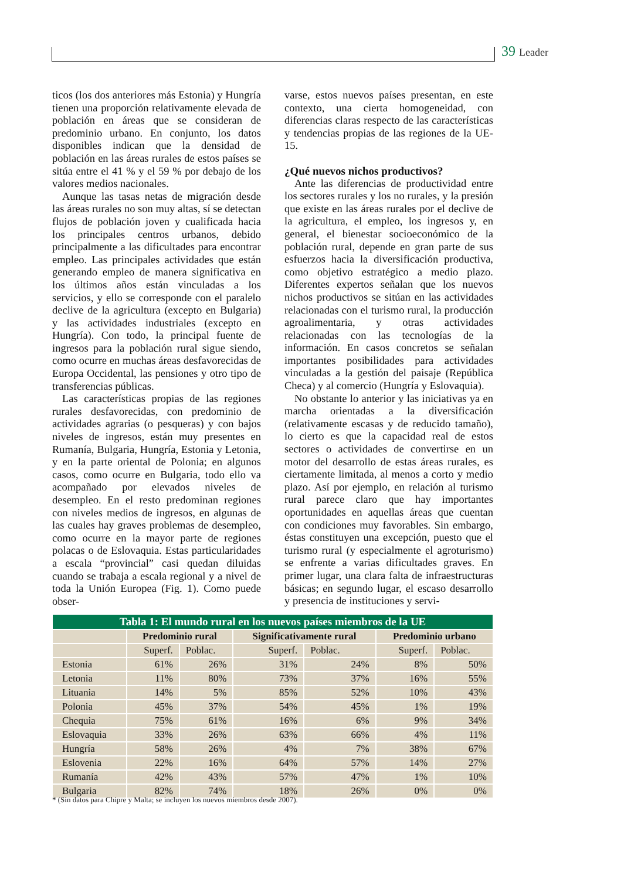39 Leader
ticos (los dos anteriores más Estonia) y Hungría tienen una proporción relativamente elevada de población en áreas que se consideran de predominio urbano. En conjunto, los datos disponibles indican que la densidad de población en las áreas rurales de estos países se sitúa entre el 41 % y el 59 % por debajo de los valores medios nacionales.
Aunque las tasas netas de migración desde las áreas rurales no son muy altas, sí se detectan flujos de población joven y cualificada hacia los principales centros urbanos, debido principalmente a las dificultades para encontrar empleo. Las principales actividades que están generando empleo de manera significativa en los últimos años están vinculadas a los servicios, y ello se corresponde con el paralelo declive de la agricultura (excepto en Bulgaria) y las actividades industriales (excepto en Hungría). Con todo, la principal fuente de ingresos para la población rural sigue siendo, como ocurre en muchas áreas desfavorecidas de Europa Occidental, las pensiones y otro tipo de transferencias públicas.
Las características propias de las regiones rurales desfavorecidas, con predominio de actividades agrarias (o pesqueras) y con bajos niveles de ingresos, están muy presentes en Rumanía, Bulgaria, Hungría, Estonia y Letonia, y en la parte oriental de Polonia; en algunos casos, como ocurre en Bulgaria, todo ello va acompañado por elevados niveles de desempleo. En el resto predominan regiones con niveles medios de ingresos, en algunas de las cuales hay graves problemas de desempleo, como ocurre en la mayor parte de regiones polacas o de Eslovaquia. Estas particularidades a escala “provincial” casi quedan diluidas cuando se trabaja a escala regional y a nivel de toda la Unión Europea (Fig. 1). Como puede obser-
varse, estos nuevos países presentan, en este contexto, una cierta homogeneidad, con diferencias claras respecto de las características y tendencias propias de las regiones de la UE-15.
¿Qué nuevos nichos productivos?
Ante las diferencias de productividad entre los sectores rurales y los no rurales, y la presión que existe en las áreas rurales por el declive de la agricultura, el empleo, los ingresos y, en general, el bienestar socioeconómico de la población rural, depende en gran parte de sus esfuerzos hacia la diversificación productiva, como objetivo estratégico a medio plazo. Diferentes expertos señalan que los nuevos nichos productivos se sitúan en las actividades relacionadas con el turismo rural, la producción agroalimentaria, y otras actividades relacionadas con las tecnologías de la información. En casos concretos se señalan importantes posibilidades para actividades vinculadas a la gestión del paisaje (República Checa) y al comercio (Hungría y Eslovaquia).
No obstante lo anterior y las iniciativas ya en marcha orientadas a la diversificación (relativamente escasas y de reducido tamaño), lo cierto es que la capacidad real de estos sectores o actividades de convertirse en un motor del desarrollo de estas áreas rurales, es ciertamente limitada, al menos a corto y medio plazo. Así por ejemplo, en relación al turismo rural parece claro que hay importantes oportunidades en aquellas áreas que cuentan con condiciones muy favorables. Sin embargo, éstas constituyen una excepción, puesto que el turismo rural (y especialmente el agroturismo) se enfrente a varias dificultades graves. En primer lugar, una clara falta de infraestructuras básicas; en segundo lugar, el escaso desarrollo y presencia de instituciones y servi-
| Tabla 1: El mundo rural en los nuevos países miembros de la UE | | | | | | |
| --- | --- | --- | --- | --- | --- | --- |
| | Predominio rural | | Significativamente rural | | Predominio urbano | |
| | Superf. | Poblac. | Superf. | Poblac. | Superf. | Poblac. |
| Estonia | 61% | 26% | 31% | 24% | 8% | 50% |
| Letonia | 11% | 80% | 73% | 37% | 16% | 55% |
| Lituania | 14% | 5% | 85% | 52% | 10% | 43% |
| Polonia | 45% | 37% | 54% | 45% | 1% | 19% |
| Chequia | 75% | 61% | 16% | 6% | 9% | 34% |
| Eslovaquia | 33% | 26% | 63% | 66% | 4% | 11% |
| Hungría | 58% | 26% | 4% | 7% | 38% | 67% |
| Eslovenia | 22% | 16% | 64% | 57% | 14% | 27% |
| Rumanía | 42% | 43% | 57% | 47% | 1% | 10% |
| Bulgaria | 82% | 74% | 18% | 26% | 0% | 0% |
* (Sin datos para Chipre y Malta; se incluyen los nuevos miembros desde 2007).